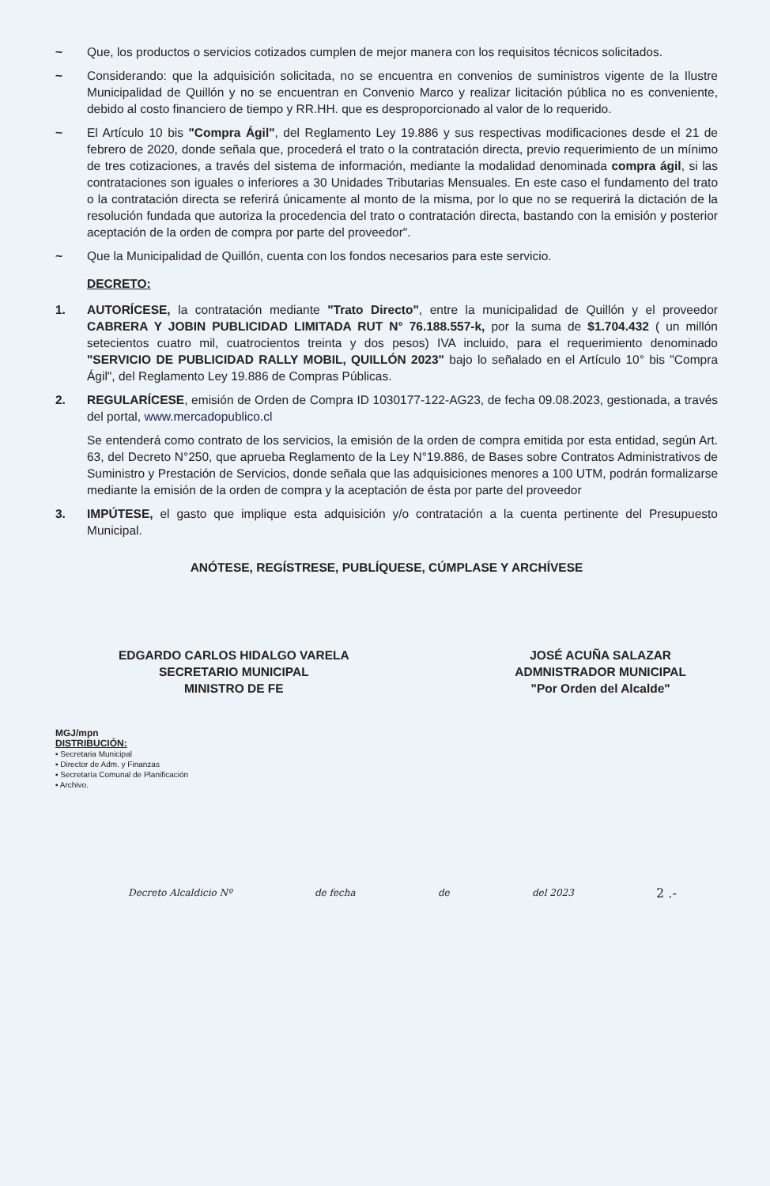~ Que, los productos o servicios cotizados cumplen de mejor manera con los requisitos técnicos solicitados.
~ Considerando: que la adquisición solicitada, no se encuentra en convenios de suministros vigente de la Ilustre Municipalidad de Quillón y no se encuentran en Convenio Marco y realizar licitación pública no es conveniente, debido al costo financiero de tiempo y RR.HH. que es desproporcionado al valor de lo requerido.
~ El Artículo 10 bis "Compra Ágil", del Reglamento Ley 19.886 y sus respectivas modificaciones desde el 21 de febrero de 2020, donde señala que, procederá el trato o la contratación directa, previo requerimiento de un mínimo de tres cotizaciones, a través del sistema de información, mediante la modalidad denominada compra ágil, si las contrataciones son iguales o inferiores a 30 Unidades Tributarias Mensuales. En este caso el fundamento del trato o la contratación directa se referirá únicamente al monto de la misma, por lo que no se requerirá la dictación de la resolución fundada que autoriza la procedencia del trato o contratación directa, bastando con la emisión y posterior aceptación de la orden de compra por parte del proveedor".
~ Que la Municipalidad de Quillón, cuenta con los fondos necesarios para este servicio.
DECRETO:
1. AUTORÍCESE, la contratación mediante "Trato Directo", entre la municipalidad de Quillón y el proveedor CABRERA Y JOBIN PUBLICIDAD LIMITADA RUT N° 76.188.557-k, por la suma de $1.704.432 ( un millón setecientos cuatro mil, cuatrocientos treinta y dos pesos) IVA incluido, para el requerimiento denominado "SERVICIO DE PUBLICIDAD RALLY MOBIL, QUILLÓN 2023" bajo lo señalado en el Artículo 10° bis "Compra Ágil", del Reglamento Ley 19.886 de Compras Públicas.
2. REGULARÍCESE, emisión de Orden de Compra ID 1030177-122-AG23, de fecha 09.08.2023, gestionada, a través del portal, www.mercadopublico.cl
Se entenderá como contrato de los servicios, la emisión de la orden de compra emitida por esta entidad, según Art. 63, del Decreto N°250, que aprueba Reglamento de la Ley N°19.886, de Bases sobre Contratos Administrativos de Suministro y Prestación de Servicios, donde señala que las adquisiciones menores a 100 UTM, podrán formalizarse mediante la emisión de la orden de compra y la aceptación de ésta por parte del proveedor
3. IMPÚTESE, el gasto que implique esta adquisición y/o contratación a la cuenta pertinente del Presupuesto Municipal.
ANÓTESE, REGÍSTRESE, PUBLÍQUESE, CÚMPLASE Y ARCHÍVESE
EDGARDO CARLOS HIDALGO VARELA
SECRETARIO MUNICIPAL
MINISTRO DE FE
JOSÉ ACUÑA SALAZAR
ADMNISTRADOR MUNICIPAL
"Por Orden del Alcalde"
MGJ/mpn
DISTRIBUCIÓN:
▪ Secretaria Municipal
▪ Director de Adm. y Finanzas
▪ Secretaría Comunal de Planificación
▪ Archivo.
Decreto Alcaldicio Nº de fecha de del 2023 2 .-